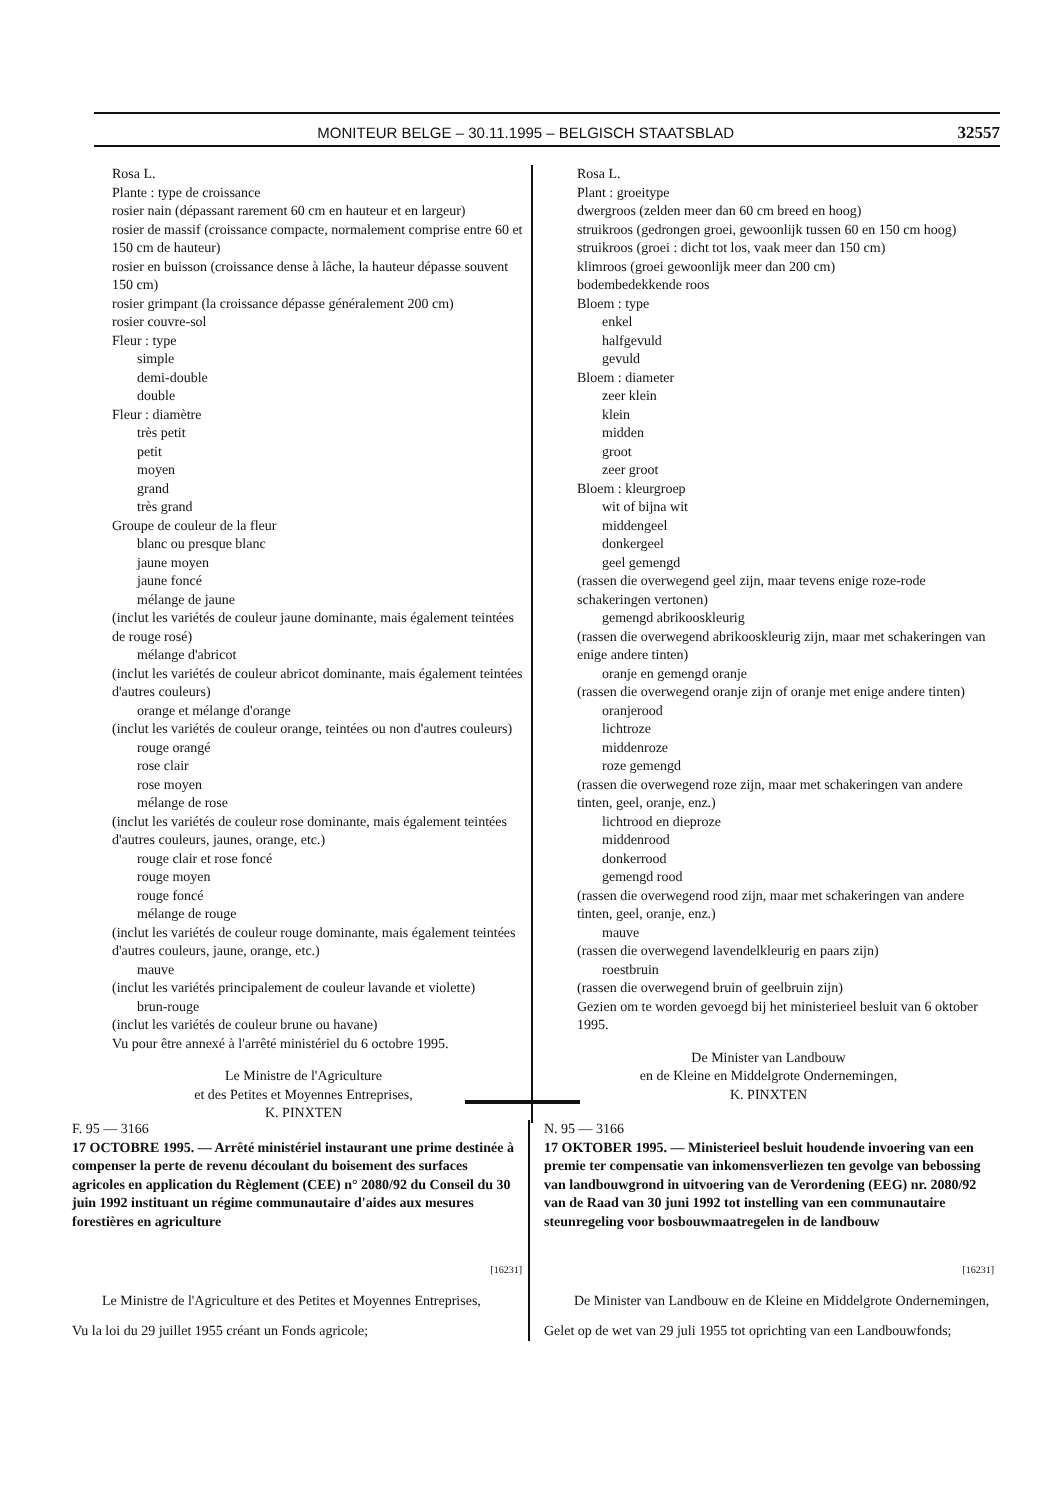MONITEUR BELGE – 30.11.1995 – BELGISCH STAATSBLAD 32557
Rosa L.
Plante : type de croissance
rosier nain (dépassant rarement 60 cm en hauteur et en largeur)
rosier de massif (croissance compacte, normalement comprise entre 60 et 150 cm de hauteur)
rosier en buisson (croissance dense à lâche, la hauteur dépasse souvent 150 cm)
rosier grimpant (la croissance dépasse généralement 200 cm)
rosier couvre-sol
Fleur : type
simple
demi-double
double
Fleur : diamètre
très petit
petit
moyen
grand
très grand
Groupe de couleur de la fleur
blanc ou presque blanc
jaune moyen
jaune foncé
mélange de jaune
(inclut les variétés de couleur jaune dominante, mais également teintées de rouge rosé)
mélange d'abricot
(inclut les variétés de couleur abricot dominante, mais également teintées d'autres couleurs)
orange et mélange d'orange
(inclut les variétés de couleur orange, teintées ou non d'autres couleurs)
rouge orangé
rose clair
rose moyen
mélange de rose
(inclut les variétés de couleur rose dominante, mais également teintées d'autres couleurs, jaunes, orange, etc.)
rouge clair et rose foncé
rouge moyen
rouge foncé
mélange de rouge
(inclut les variétés de couleur rouge dominante, mais également teintées d'autres couleurs, jaune, orange, etc.)
mauve
(inclut les variétés principalement de couleur lavande et violette)
brun-rouge
(inclut les variétés de couleur brune ou havane)
Vu pour être annexé à l'arrêté ministériel du 6 octobre 1995.
Le Ministre de l'Agriculture
et des Petites et Moyennes Entreprises,
K. PINXTEN
Rosa L.
Plant : groeitype
dwergroos (zelden meer dan 60 cm breed en hoog)
struikroos (gedrongen groei, gewoonlijk tussen 60 en 150 cm hoog)
struikroos (groei : dicht tot los, vaak meer dan 150 cm)
klimroos (groei gewoonlijk meer dan 200 cm)
bodembedekkende roos
Bloem : type
enkel
halfgevuld
gevuld
Bloem : diameter
zeer klein
klein
midden
groot
zeer groot
Bloem : kleurgroep
wit of bijna wit
middengeel
donkergeel
geel gemengd
(rassen die overwegend geel zijn, maar tevens enige roze-rode schakeringen vertonen)
gemengd abrikooskleurig
(rassen die overwegend abrikooskleurig zijn, maar met schakeringen van enige andere tinten)
oranje en gemengd oranje
(rassen die overwegend oranje zijn of oranje met enige andere tinten)
oranjerood
lichtroze
middenroze
roze gemengd
(rassen die overwegend roze zijn, maar met schakeringen van andere tinten, geel, oranje, enz.)
lichtrood en dieproze
middenrood
donkerrood
gemengd rood
(rassen die overwegend rood zijn, maar met schakeringen van andere tinten, geel, oranje, enz.)
mauve
(rassen die overwegend lavendelkleurig en paars zijn)
roestbruin
(rassen die overwegend bruin of geelbruin zijn)
Gezien om te worden gevoegd bij het ministerieel besluit van 6 oktober 1995.
De Minister van Landbouw
en de Kleine en Middelgrote Ondernemingen,
K. PINXTEN
F. 95 — 3166
17 OCTOBRE 1995. — Arrêté ministériel instaurant une prime destinée à compenser la perte de revenu découlant du boisement des surfaces agricoles en application du Règlement (CEE) n° 2080/92 du Conseil du 30 juin 1992 instituant un régime communautaire d'aides aux mesures forestières en agriculture
[16231]
Le Ministre de l'Agriculture et des Petites et Moyennes Entreprises,
Vu la loi du 29 juillet 1955 créant un Fonds agricole;
N. 95 — 3166
17 OKTOBER 1995. — Ministerieel besluit houdende invoering van een premie ter compensatie van inkomensverliezen ten gevolge van bebossing van landbouwgrond in uitvoering van de Verordening (EEG) nr. 2080/92 van de Raad van 30 juni 1992 tot instelling van een communautaire steunregeling voor bosbouwmaatregelen in de landbouw
[16231]
De Minister van Landbouw en de Kleine en Middelgrote Ondernemingen,
Gelet op de wet van 29 juli 1955 tot oprichting van een Landbouwfonds;